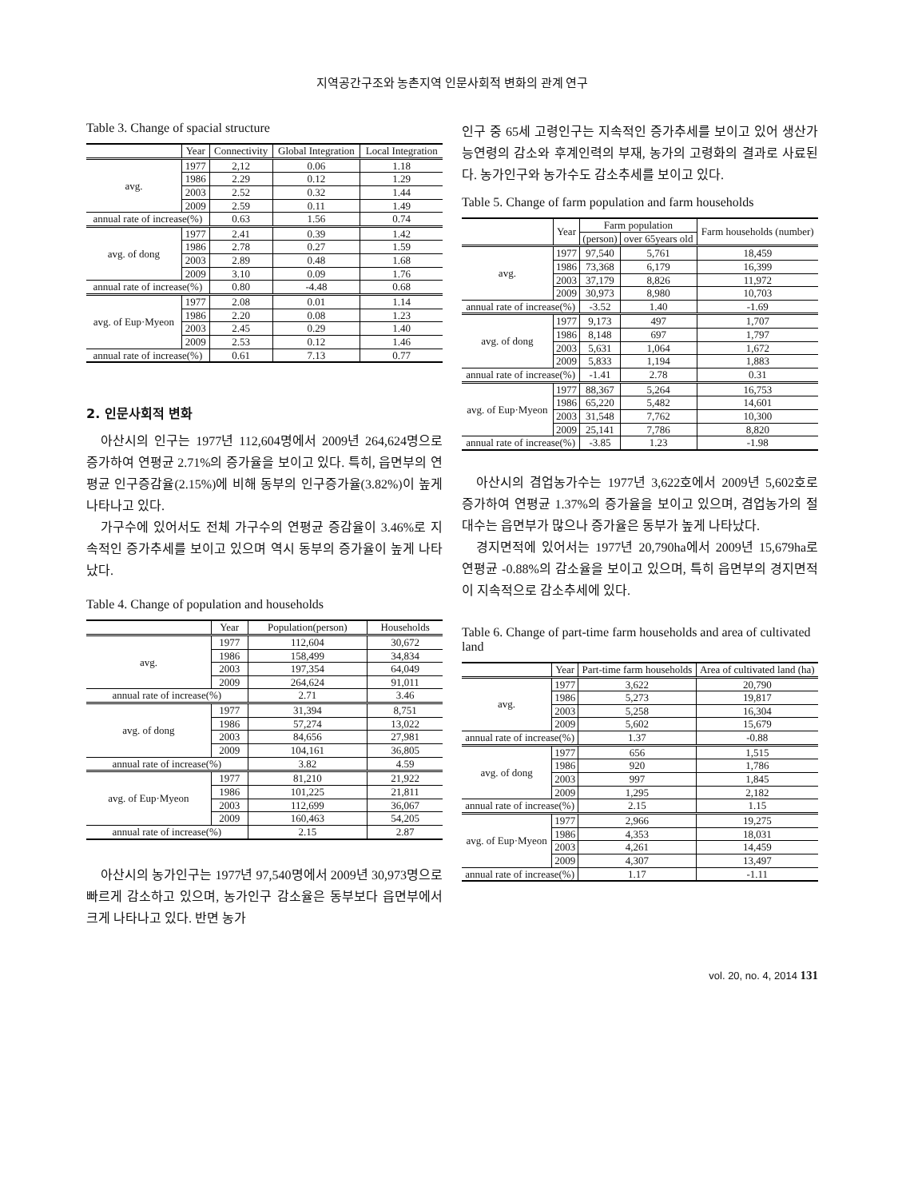지역공간구조와 농촌지역 인문사회적 변화의 관계 연구
Table 3. Change of spacial structure
| | Year | Connectivity | Global Integration | Local Integration |
| --- | --- | --- | --- | --- |
| avg. | 1977 | 2,12 | 0.06 | 1.18 |
| | 1986 | 2.29 | 0.12 | 1.29 |
| | 2003 | 2.52 | 0.32 | 1.44 |
| | 2009 | 2.59 | 0.11 | 1.49 |
| annual rate of increase(%) | | 0.63 | 1.56 | 0.74 |
| avg. of dong | 1977 | 2.41 | 0.39 | 1.42 |
| | 1986 | 2.78 | 0.27 | 1.59 |
| | 2003 | 2.89 | 0.48 | 1.68 |
| | 2009 | 3.10 | 0.09 | 1.76 |
| annual rate of increase(%) | | 0.80 | -4.48 | 0.68 |
| avg. of Eup·Myeon | 1977 | 2.08 | 0.01 | 1.14 |
| | 1986 | 2.20 | 0.08 | 1.23 |
| | 2003 | 2.45 | 0.29 | 1.40 |
| | 2009 | 2.53 | 0.12 | 1.46 |
| annual rate of increase(%) | | 0.61 | 7.13 | 0.77 |
2. 인문사회적 변화
아산시의 인구는 1977년 112,604명에서 2009년 264,624명으로 증가하여 연평균 2.71%의 증가율을 보이고 있다. 특히, 읍면부의 연평균 인구증감율(2.15%)에 비해 동부의 인구증가율(3.82%)이 높게 나타나고 있다.
가구수에 있어서도 전체 가구수의 연평균 증감율이 3.46%로 지속적인 증가추세를 보이고 있으며 역시 동부의 증가율이 높게 나타났다.
Table 4. Change of population and households
| | Year | Population(person) | Households |
| --- | --- | --- | --- |
| avg. | 1977 | 112,604 | 30,672 |
| | 1986 | 158,499 | 34,834 |
| | 2003 | 197,354 | 64,049 |
| | 2009 | 264,624 | 91,011 |
| annual rate of increase(%) | | 2.71 | 3.46 |
| avg. of dong | 1977 | 31,394 | 8,751 |
| | 1986 | 57,274 | 13,022 |
| | 2003 | 84,656 | 27,981 |
| | 2009 | 104,161 | 36,805 |
| annual rate of increase(%) | | 3.82 | 4.59 |
| avg. of Eup·Myeon | 1977 | 81,210 | 21,922 |
| | 1986 | 101,225 | 21,811 |
| | 2003 | 112,699 | 36,067 |
| | 2009 | 160,463 | 54,205 |
| annual rate of increase(%) | | 2.15 | 2.87 |
아산시의 농가인구는 1977년 97,540명에서 2009년 30,973명으로 빠르게 감소하고 있으며, 농가인구 감소율은 동부보다 읍면부에서 크게 나타나고 있다. 반면 농가
인구 중 65세 고령인구는 지속적인 증가추세를 보이고 있어 생산가능연령의 감소와 후계인력의 부재, 농가의 고령화의 결과로 사료된다. 농가인구와 농가수도 감소추세를 보이고 있다.
Table 5. Change of farm population and farm households
| | Year | Farm population | | Farm households (number) |
| --- | --- | --- | --- | --- |
| | | (person) | over 65years old | |
| avg. | 1977 | 97,540 | 5,761 | 18,459 |
| | 1986 | 73,368 | 6,179 | 16,399 |
| | 2003 | 37,179 | 8,826 | 11,972 |
| | 2009 | 30,973 | 8,980 | 10,703 |
| annual rate of increase(%) | | -3.52 | 1.40 | -1.69 |
| avg. of dong | 1977 | 9,173 | 497 | 1,707 |
| | 1986 | 8,148 | 697 | 1,797 |
| | 2003 | 5,631 | 1,064 | 1,672 |
| | 2009 | 5,833 | 1,194 | 1,883 |
| annual rate of increase(%) | | -1.41 | 2.78 | 0.31 |
| avg. of Eup·Myeon | 1977 | 88,367 | 5,264 | 16,753 |
| | 1986 | 65,220 | 5,482 | 14,601 |
| | 2003 | 31,548 | 7,762 | 10,300 |
| | 2009 | 25,141 | 7,786 | 8,820 |
| annual rate of increase(%) | | -3.85 | 1.23 | -1.98 |
아산시의 겸업농가수는 1977년 3,622호에서 2009년 5,602호로 증가하여 연평균 1.37%의 증가율을 보이고 있으며, 겸업농가의 절대수는 읍면부가 많으나 증가율은 동부가 높게 나타났다.
경지면적에 있어서는 1977년 20,790ha에서 2009년 15,679ha로 연평균 -0.88%의 감소율을 보이고 있으며, 특히 읍면부의 경지면적이 지속적으로 감소추세에 있다.
Table 6. Change of part-time farm households and area of cultivated land
| | Year | Part-time farm households | Area of cultivated land (ha) |
| --- | --- | --- | --- |
| avg. | 1977 | 3,622 | 20,790 |
| | 1986 | 5,273 | 19,817 |
| | 2003 | 5,258 | 16,304 |
| | 2009 | 5,602 | 15,679 |
| annual rate of increase(%) | | 1.37 | -0.88 |
| avg. of dong | 1977 | 656 | 1,515 |
| | 1986 | 920 | 1,786 |
| | 2003 | 997 | 1,845 |
| | 2009 | 1,295 | 2,182 |
| annual rate of increase(%) | | 2.15 | 1.15 |
| avg. of Eup·Myeon | 1977 | 2,966 | 19,275 |
| | 1986 | 4,353 | 18,031 |
| | 2003 | 4,261 | 14,459 |
| | 2009 | 4,307 | 13,497 |
| annual rate of increase(%) | | 1.17 | -1.11 |
vol. 20, no. 4, 2014 131